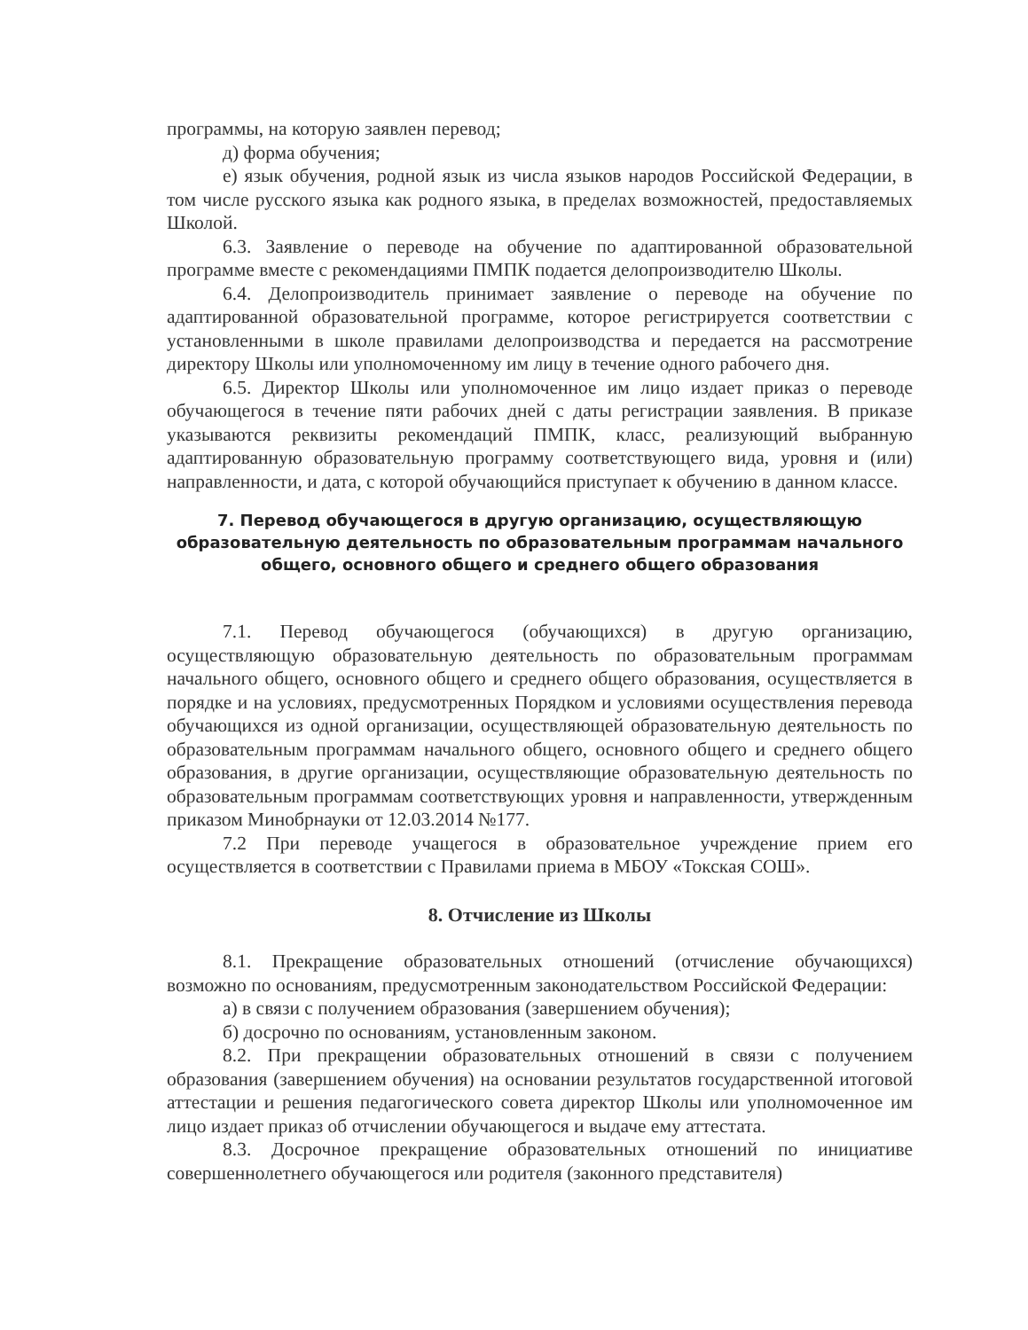программы, на которую заявлен перевод;
д) форма обучения;
е) язык обучения, родной язык из числа языков народов Российской Федерации, в том числе русского языка как родного языка, в пределах возможностей, предоставляемых Школой.
6.3. Заявление о переводе на обучение по адаптированной образовательной программе вместе с рекомендациями ПМПК подается делопроизводителю Школы.
6.4. Делопроизводитель принимает заявление о переводе на обучение по адаптированной образовательной программе, которое регистрируется соответствии с установленными в школе правилами делопроизводства и передается на рассмотрение директору Школы или уполномоченному им лицу в течение одного рабочего дня.
6.5. Директор Школы или уполномоченное им лицо издает приказ о переводе обучающегося в течение пяти рабочих дней с даты регистрации заявления. В приказе указываются реквизиты рекомендаций ПМПК, класс, реализующий выбранную адаптированную образовательную программу соответствующего вида, уровня и (или) направленности, и дата, с которой обучающийся приступает к обучению в данном классе.
7. Перевод обучающегося в другую организацию, осуществляющую образовательную деятельность по образовательным программам начального общего, основного общего и среднего общего образования
7.1. Перевод обучающегося (обучающихся) в другую организацию, осуществляющую образовательную деятельность по образовательным программам начального общего, основного общего и среднего общего образования, осуществляется в порядке и на условиях, предусмотренных Порядком и условиями осуществления перевода обучающихся из одной организации, осуществляющей образовательную деятельность по образовательным программам начального общего, основного общего и среднего общего образования, в другие организации, осуществляющие образовательную деятельность по образовательным программам соответствующих уровня и направленности, утвержденным приказом Минобрнауки от 12.03.2014 №177.
7.2 При переводе учащегося в образовательное учреждение прием его осуществляется в соответствии с Правилами приема в МБОУ «Токская СОШ».
8. Отчисление из Школы
8.1. Прекращение образовательных отношений (отчисление обучающихся) возможно по основаниям, предусмотренным законодательством Российской Федерации:
а) в связи с получением образования (завершением обучения);
б) досрочно по основаниям, установленным законом.
8.2. При прекращении образовательных отношений в связи с получением образования (завершением обучения) на основании результатов государственной итоговой аттестации и решения педагогического совета директор Школы или уполномоченное им лицо издает приказ об отчислении обучающегося и выдаче ему аттестата.
8.3. Досрочное прекращение образовательных отношений по инициативе совершеннолетнего обучающегося или родителя (законного представителя)